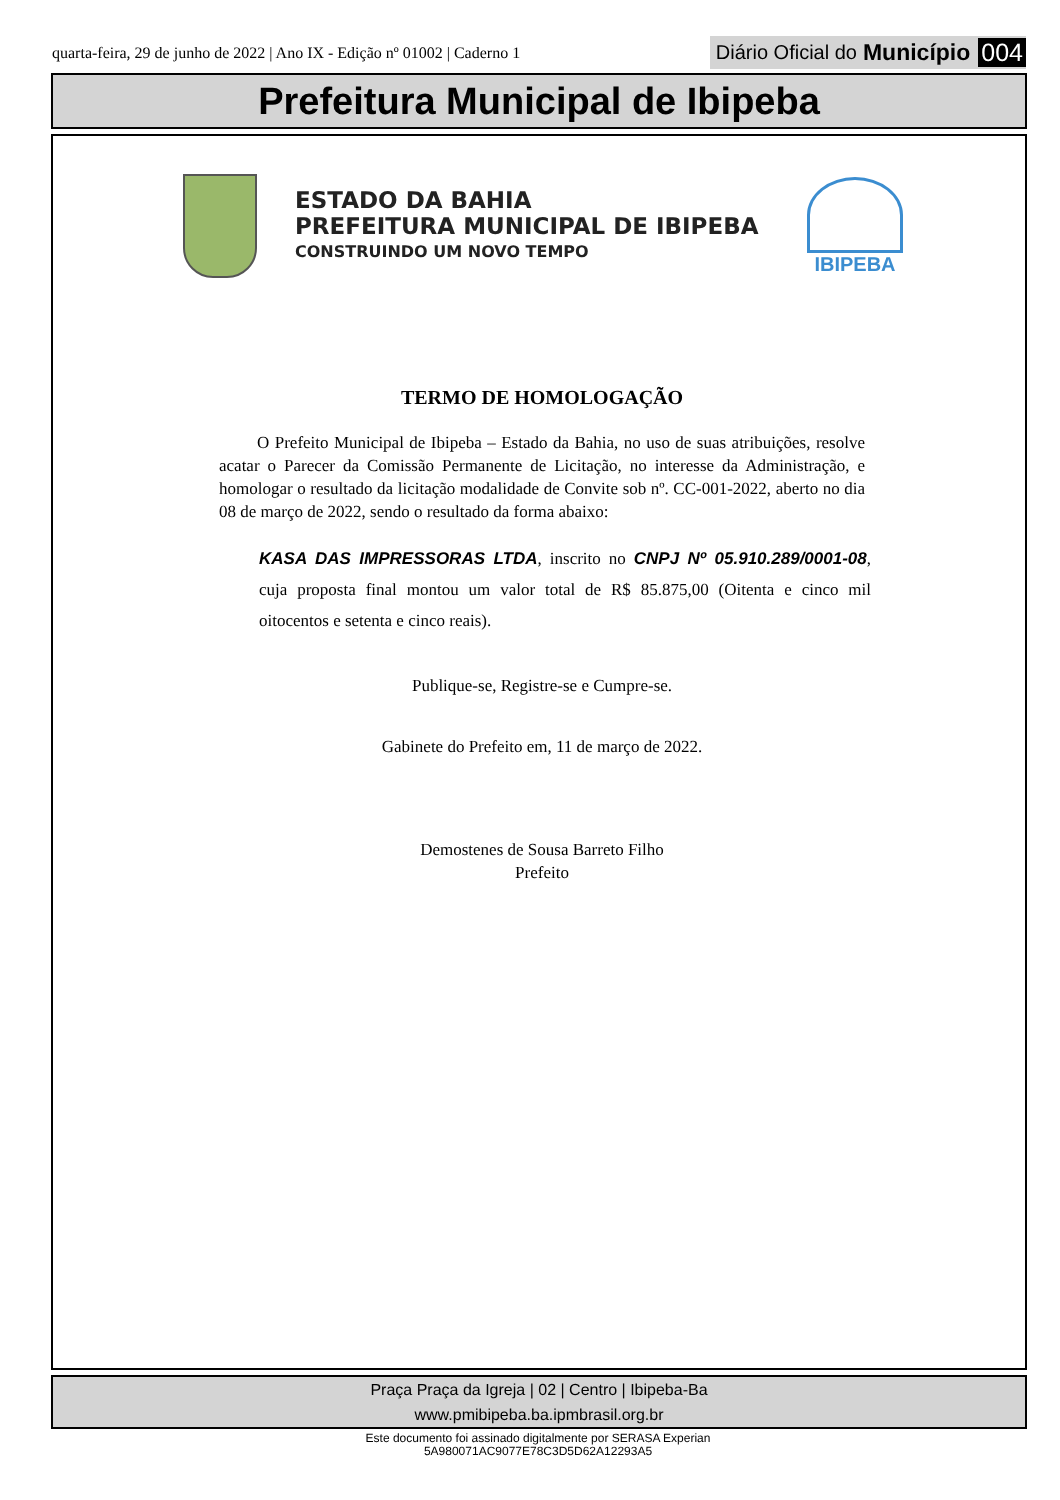quarta-feira, 29 de junho de 2022 | Ano IX - Edição nº 01002 | Caderno 1
Diário Oficial do Município 004
Prefeitura Municipal de Ibipeba
ESTADO DA BAHIA
PREFEITURA MUNICIPAL DE IBIPEBA
CONSTRUINDO UM NOVO TEMPO
IBIPEBA
TERMO DE HOMOLOGAÇÃO
O Prefeito Municipal de Ibipeba – Estado da Bahia, no uso de suas atribuições, resolve acatar o Parecer da Comissão Permanente de Licitação, no interesse da Administração, e homologar o resultado da licitação modalidade de Convite sob nº. CC-001-2022, aberto no dia 08 de março de 2022, sendo o resultado da forma abaixo:
KASA DAS IMPRESSORAS LTDA, inscrito no CNPJ Nº 05.910.289/0001-08, cuja proposta final montou um valor total de R$ 85.875,00 (Oitenta e cinco mil oitocentos e setenta e cinco reais).
Publique-se, Registre-se e Cumpre-se.
Gabinete do Prefeito em, 11 de março de 2022.
Demostenes de Sousa Barreto Filho
Prefeito
Praça Praça da Igreja | 02 | Centro | Ibipeba-Ba
www.pmibipeba.ba.ipmbrasil.org.br
Este documento foi assinado digitalmente por SERASA Experian
5A980071AC9077E78C3D5D62A12293A5